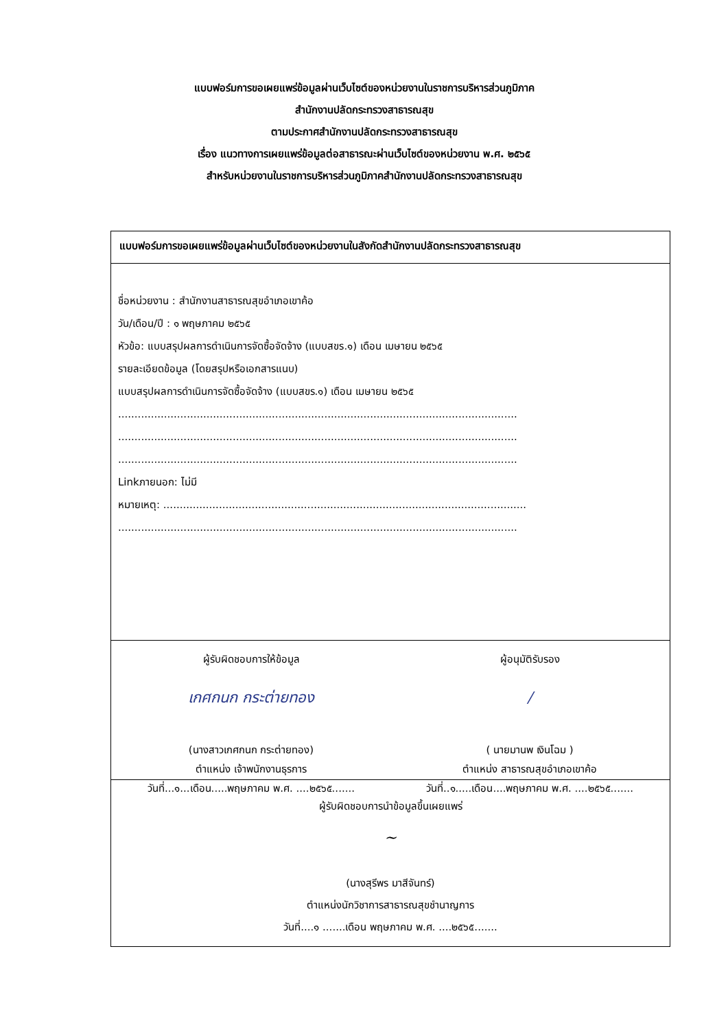แบบฟอร์มการขอเผยแพร่ข้อมูลผ่านเว็บไซต์ของหน่วยงานในราชการบริหารส่วนภูมิภาค
สำนักงานปลัดกระทรวงสาธารณสุข
ตามประกาศสำนักงานปลัดกระทรวงสาธารณสุข
เรื่อง แนวทางการเผยแพร่ข้อมูลต่อสาธารณะผ่านเว็บไซต์ของหน่วยงาน พ.ศ. ๒๕๖๕
สำหรับหน่วยงานในราชการบริหารส่วนภูมิภาคสำนักงานปลัดกระทรวงสาธารณสุข
| แบบฟอร์มการขอเผยแพร่ข้อมูลผ่านเว็บไซต์ของหน่วยงานในสังกัดสำนักงานปลัดกระทรวงสาธารณสุข |
| ชื่อหน่วยงาน : สำนักงานสาธารณสุขอำเภอเขาค้อ วัน/เดือน/ปี : ๑ พฤษภาคม ๒๕๖๕ หัวข้อ: แบบสรุปผลการดำเนินการจัดซื้อจัดจ้าง (แบบสขร.๑) เดือน เมษายน ๒๕๖๕ รายละเอียดข้อมูล (โดยสรุปหรือเอกสารแนบ) แบบสรุปผลการดำเนินการจัดซื้อจัดจ้าง (แบบสขร.๑) เดือน เมษายน ๒๕๖๕ .......................................................................................................................... .......................................................................................................................... .......................................................................................................................... Linkภายนอก: ไม่มี หมายเหตุ: ............................................................................................................... .......................................................................................................................... |
| ผู้รับผิดชอบการให้ข้อมูล เกศกนก กระต่ายทอง (นางสาวเกศกนก กระต่ายทอง) ตำแหน่ง เจ้าพนักงานธุรการ วันที่...๑...เดือน.....พฤษภาคม พ.ศ. ....๒๕๖๕....... ผู้อนุมัติรับรอง / ( นายมานพ เงินโฉม ) ตำแหน่ง สาธารณสุขอำเภอเขาค้อ วันที่..๑.....เดือน....พฤษภาคม พ.ศ. ....๒๕๖๕....... |
| ผู้รับผิดชอบการนำข้อมูลขึ้นเผยแพร่ ~ (นางสุรีพร มาสีจันทร์) ตำแหน่งนักวิชาการสาธารณสุขชำนาญการ วันที่....๑ .......เดือน พฤษภาคม พ.ศ. ....๒๕๖๕....... |